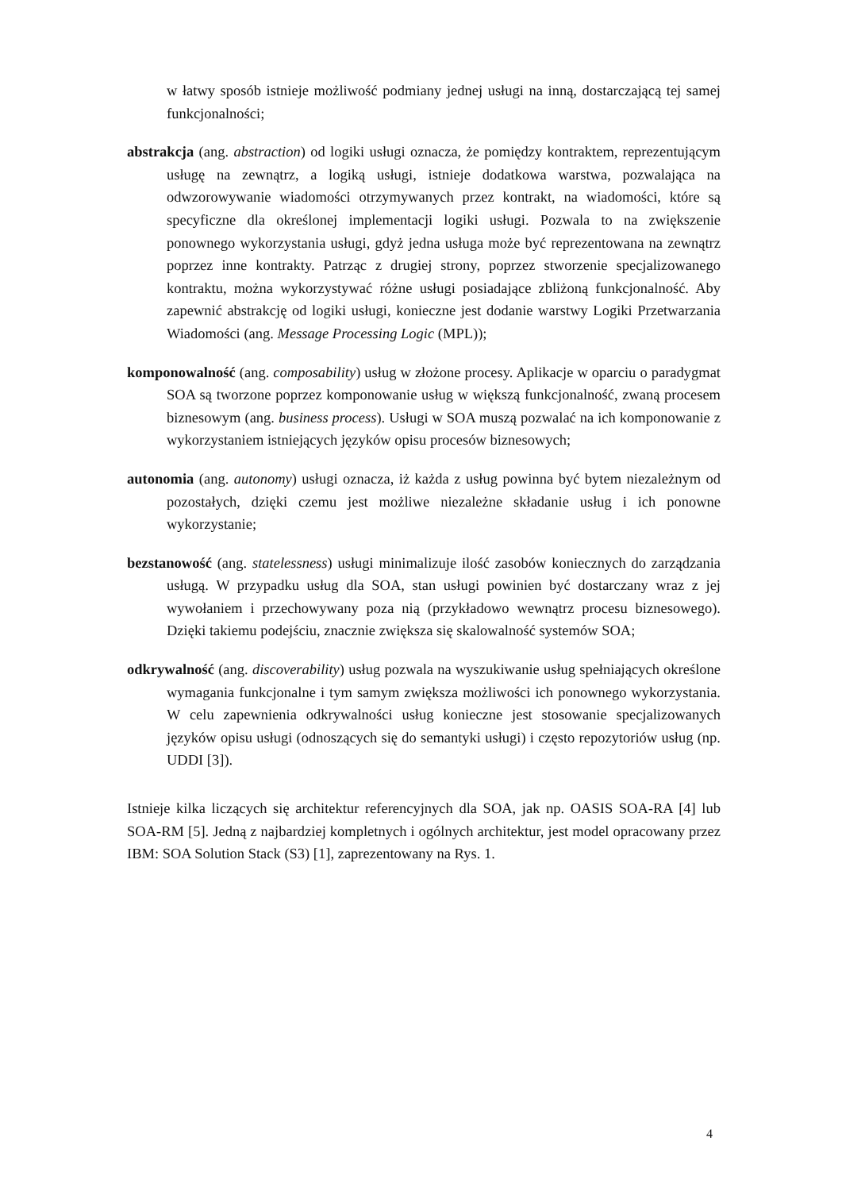w łatwy sposób istnieje możliwość podmiany jednej usługi na inną, dostarczającą tej samej funkcjonalności;
abstrakcja (ang. abstraction) od logiki usługi oznacza, że pomiędzy kontraktem, reprezentującym usługę na zewnątrz, a logiką usługi, istnieje dodatkowa warstwa, pozwalająca na odwzorowywanie wiadomości otrzymywanych przez kontrakt, na wiadomości, które są specyficzne dla określonej implementacji logiki usługi. Pozwala to na zwiększenie ponownego wykorzystania usługi, gdyż jedna usługa może być reprezentowana na zewnątrz poprzez inne kontrakty. Patrząc z drugiej strony, poprzez stworzenie specjalizowanego kontraktu, można wykorzystywać różne usługi posiadające zbliżoną funkcjonalność. Aby zapewnić abstrakcję od logiki usługi, konieczne jest dodanie warstwy Logiki Przetwarzania Wiadomości (ang. Message Processing Logic (MPL));
komponowalność (ang. composability) usług w złożone procesy. Aplikacje w oparciu o paradygmat SOA są tworzone poprzez komponowanie usług w większą funkcjonalność, zwaną procesem biznesowym (ang. business process). Usługi w SOA muszą pozwalać na ich komponowanie z wykorzystaniem istniejących języków opisu procesów biznesowych;
autonomia (ang. autonomy) usługi oznacza, iż każda z usług powinna być bytem niezależnym od pozostałych, dzięki czemu jest możliwe niezależne składanie usług i ich ponowne wykorzystanie;
bezstanowość (ang. statelessness) usługi minimalizuje ilość zasobów koniecznych do zarządzania usługą. W przypadku usług dla SOA, stan usługi powinien być dostarczany wraz z jej wywołaniem i przechowywany poza nią (przykładowo wewnątrz procesu biznesowego). Dzięki takiemu podejściu, znacznie zwiększa się skalowalność systemów SOA;
odkrywalność (ang. discoverability) usług pozwala na wyszukiwanie usług spełniających określone wymagania funkcjonalne i tym samym zwiększa możliwości ich ponownego wykorzystania. W celu zapewnienia odkrywalności usług konieczne jest stosowanie specjalizowanych języków opisu usługi (odnoszących się do semantyki usługi) i często repozytoriów usług (np. UDDI [3]).
Istnieje kilka liczących się architektur referencyjnych dla SOA, jak np. OASIS SOA-RA [4] lub SOA-RM [5]. Jedną z najbardziej kompletnych i ogólnych architektur, jest model opracowany przez IBM: SOA Solution Stack (S3) [1], zaprezentowany na Rys. 1.
4